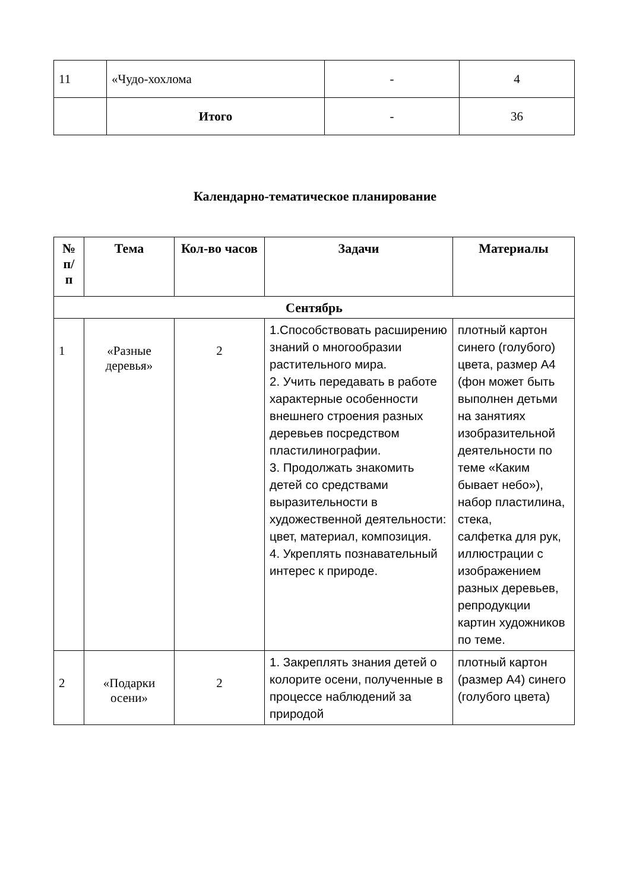| 11 | «Чудо-хохлома | - | 4 |
| | Итого | - | 36 |
Календарно-тематическое планирование
| № п/ п | Тема | Кол-во часов | Задачи | Материалы |
| --- | --- | --- | --- | --- |
| Сентябрь | | | | |
| 1 | «Разные деревья» | 2 | 1.Способствовать расширению знаний о многообразии растительного мира. 2. Учить передавать в работе характерные особенности внешнего строения разных деревьев посредством пластилинографии. 3. Продолжать знакомить детей со средствами выразительности в художественной деятельности: цвет, материал, композиция. 4. Укреплять познавательный интерес к природе. | плотный картон синего (голубого) цвета, размер А4 (фон может быть выполнен детьми на занятиях изобразительной деятельности по теме «Каким бывает небо»), набор пластилина, стека, салфетка для рук, иллюстрации с изображением разных деревьев, репродукции картин художников по теме. |
| 2 | «Подарки осени» | 2 | 1. Закреплять знания детей о колорите осени, полученные в процессе наблюдений за природой | плотный картон (размер А4) синего (голубого цвета) |